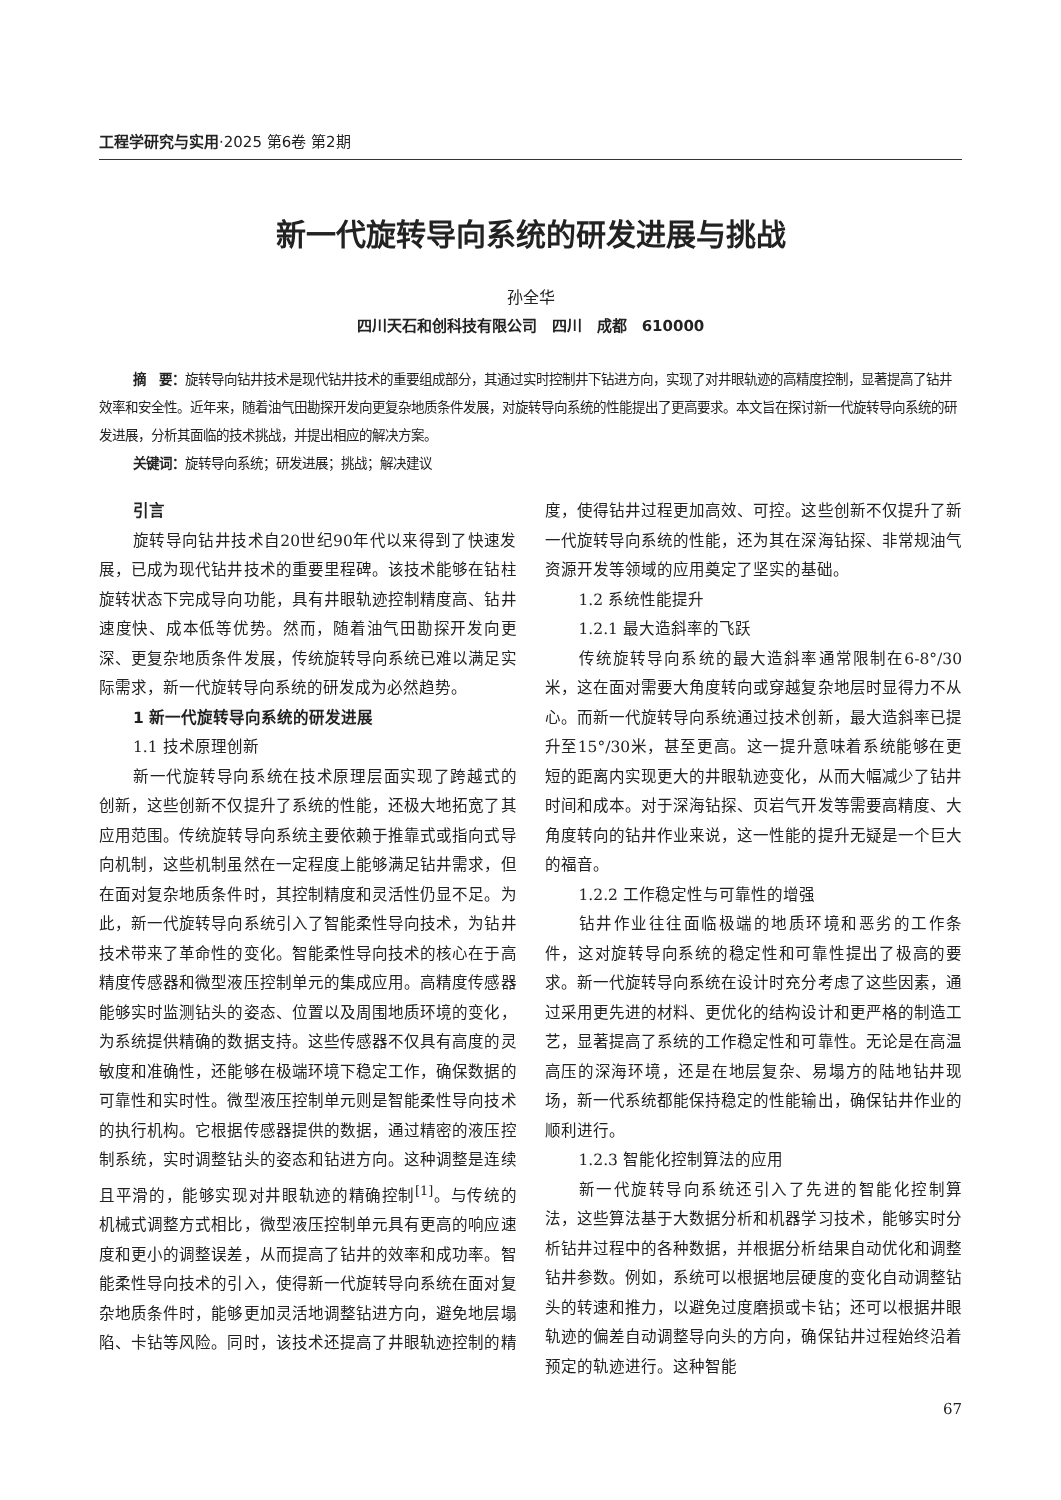工程学研究与实用·2025 第6卷 第2期
新一代旋转导向系统的研发进展与挑战
孙全华
四川天石和创科技有限公司　四川　成都　610000
摘　要：旋转导向钻井技术是现代钻井技术的重要组成部分，其通过实时控制井下钻进方向，实现了对井眼轨迹的高精度控制，显著提高了钻井效率和安全性。近年来，随着油气田勘探开发向更复杂地质条件发展，对旋转导向系统的性能提出了更高要求。本文旨在探讨新一代旋转导向系统的研发进展，分析其面临的技术挑战，并提出相应的解决方案。
关键词：旋转导向系统；研发进展；挑战；解决建议
引言
旋转导向钻井技术自20世纪90年代以来得到了快速发展，已成为现代钻井技术的重要里程碑。该技术能够在钻柱旋转状态下完成导向功能，具有井眼轨迹控制精度高、钻井速度快、成本低等优势。然而，随着油气田勘探开发向更深、更复杂地质条件发展，传统旋转导向系统已难以满足实际需求，新一代旋转导向系统的研发成为必然趋势。
1 新一代旋转导向系统的研发进展
1.1 技术原理创新
新一代旋转导向系统在技术原理层面实现了跨越式的创新，这些创新不仅提升了系统的性能，还极大地拓宽了其应用范围。传统旋转导向系统主要依赖于推靠式或指向式导向机制，这些机制虽然在一定程度上能够满足钻井需求，但在面对复杂地质条件时，其控制精度和灵活性仍显不足。为此，新一代旋转导向系统引入了智能柔性导向技术，为钻井技术带来了革命性的变化。智能柔性导向技术的核心在于高精度传感器和微型液压控制单元的集成应用。高精度传感器能够实时监测钻头的姿态、位置以及周围地质环境的变化，为系统提供精确的数据支持。这些传感器不仅具有高度的灵敏度和准确性，还能够在极端环境下稳定工作，确保数据的可靠性和实时性。微型液压控制单元则是智能柔性导向技术的执行机构。它根据传感器提供的数据，通过精密的液压控制系统，实时调整钻头的姿态和钻进方向。这种调整是连续且平滑的，能够实现对井眼轨迹的精确控制<sup>[1]</sup>。与传统的机械式调整方式相比，微型液压控制单元具有更高的响应速度和更小的调整误差，从而提高了钻井的效率和成功率。智能柔性导向技术的引入，使得新一代旋转导向系统在面对复杂地质条件时，能够更加灵活地调整钻进方向，避免地层塌陷、卡钻等风险。同时，该技术还提高了井眼轨迹控制的精度，使得钻井过程更加高效、可控。这些创新不仅提升了新一代旋转导向系统的性能，还为其在深海钻探、非常规油气资源开发等领域的应用奠定了坚实的基础。
1.2 系统性能提升
1.2.1 最大造斜率的飞跃
传统旋转导向系统的最大造斜率通常限制在6-8°/30米，这在面对需要大角度转向或穿越复杂地层时显得力不从心。而新一代旋转导向系统通过技术创新，最大造斜率已提升至15°/30米，甚至更高。这一提升意味着系统能够在更短的距离内实现更大的井眼轨迹变化，从而大幅减少了钻井时间和成本。对于深海钻探、页岩气开发等需要高精度、大角度转向的钻井作业来说，这一性能的提升无疑是一个巨大的福音。
1.2.2 工作稳定性与可靠性的增强
钻井作业往往面临极端的地质环境和恶劣的工作条件，这对旋转导向系统的稳定性和可靠性提出了极高的要求。新一代旋转导向系统在设计时充分考虑了这些因素，通过采用更先进的材料、更优化的结构设计和更严格的制造工艺，显著提高了系统的工作稳定性和可靠性。无论是在高温高压的深海环境，还是在地层复杂、易塌方的陆地钻井现场，新一代系统都能保持稳定的性能输出，确保钻井作业的顺利进行。
1.2.3 智能化控制算法的应用
新一代旋转导向系统还引入了先进的智能化控制算法，这些算法基于大数据分析和机器学习技术，能够实时分析钻井过程中的各种数据，并根据分析结果自动优化和调整钻井参数。例如，系统可以根据地层硬度的变化自动调整钻头的转速和推力，以避免过度磨损或卡钻；还可以根据井眼轨迹的偏差自动调整导向头的方向，确保钻井过程始终沿着预定的轨迹进行。这种智能
67